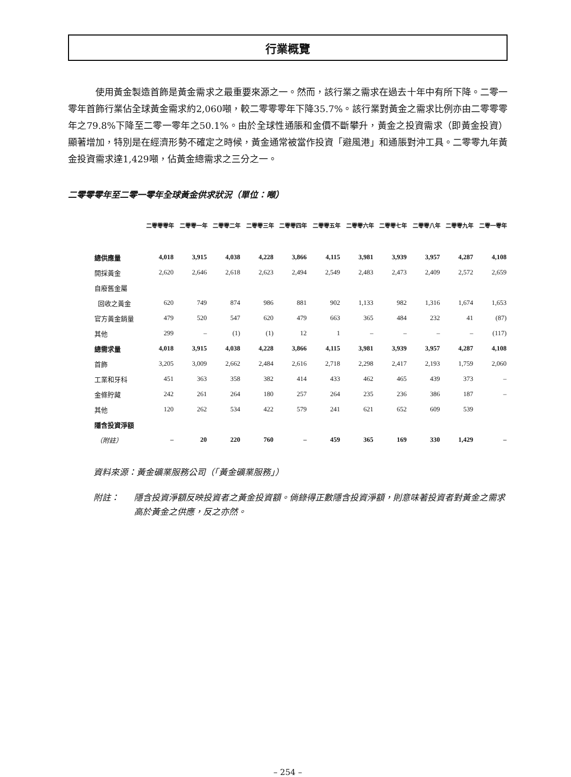行業概覽
使用黃金製造首飾是黃金需求之最重要來源之一。然而，該行業之需求在過去十年中有所下降。二零一零年首飾行業佔全球黃金需求約2,060噸，較二零零零年下降35.7%。該行業對黃金之需求比例亦由二零零零年之79.8%下降至二零一零年之50.1%。由於全球性通脹和金價不斷攀升，黃金之投資需求（即黃金投資）顯著增加，特別是在經濟形勢不確定之時候，黃金通常被當作投資「避風港」和通脹對沖工具。二零零九年黃金投資需求達1,429噸，佔黃金總需求之三分之一。
二零零零年至二零一零年全球黃金供求狀況（單位：噸）
| | 二零零零年 | 二零零一年 | 二零零二年 | 二零零三年 | 二零零四年 | 二零零五年 | 二零零六年 | 二零零七年 | 二零零八年 | 二零零九年 | 二零一零年 |
| --- | --- | --- | --- | --- | --- | --- | --- | --- | --- | --- | --- |
| 總供應量 | 4,018 | 3,915 | 4,038 | 4,228 | 3,866 | 4,115 | 3,981 | 3,939 | 3,957 | 4,287 | 4,108 |
| 開採黃金 | 2,620 | 2,646 | 2,618 | 2,623 | 2,494 | 2,549 | 2,483 | 2,473 | 2,409 | 2,572 | 2,659 |
| 自廢舊金屬 | | | | | | | | | | | |
| 回收之黃金 | 620 | 749 | 874 | 986 | 881 | 902 | 1,133 | 982 | 1,316 | 1,674 | 1,653 |
| 官方黃金銷量 | 479 | 520 | 547 | 620 | 479 | 663 | 365 | 484 | 232 | 41 | (87) |
| 其他 | 299 | – | (1) | (1) | 12 | 1 | – | – | – | – | (117) |
| 總需求量 | 4,018 | 3,915 | 4,038 | 4,228 | 3,866 | 4,115 | 3,981 | 3,939 | 3,957 | 4,287 | 4,108 |
| 首飾 | 3,205 | 3,009 | 2,662 | 2,484 | 2,616 | 2,718 | 2,298 | 2,417 | 2,193 | 1,759 | 2,060 |
| 工業和牙科 | 451 | 363 | 358 | 382 | 414 | 433 | 462 | 465 | 439 | 373 | – |
| 金條貯藏 | 242 | 261 | 264 | 180 | 257 | 264 | 235 | 236 | 386 | 187 | – |
| 其他 | 120 | 262 | 534 | 422 | 579 | 241 | 621 | 652 | 609 | 539 | |
| 隱含投資淨額 | | | | | | | | | | | |
| （附註） | – | 20 | 220 | 760 | – | 459 | 365 | 169 | 330 | 1,429 | – |
資料來源：黃金礦業服務公司（「黃金礦業服務」）
附註： 隱含投資淨額反映投資者之黃金投資額。倘錄得正數隱含投資淨額，則意味著投資者對黃金之需求高於黃金之供應，反之亦然。
– 254 –